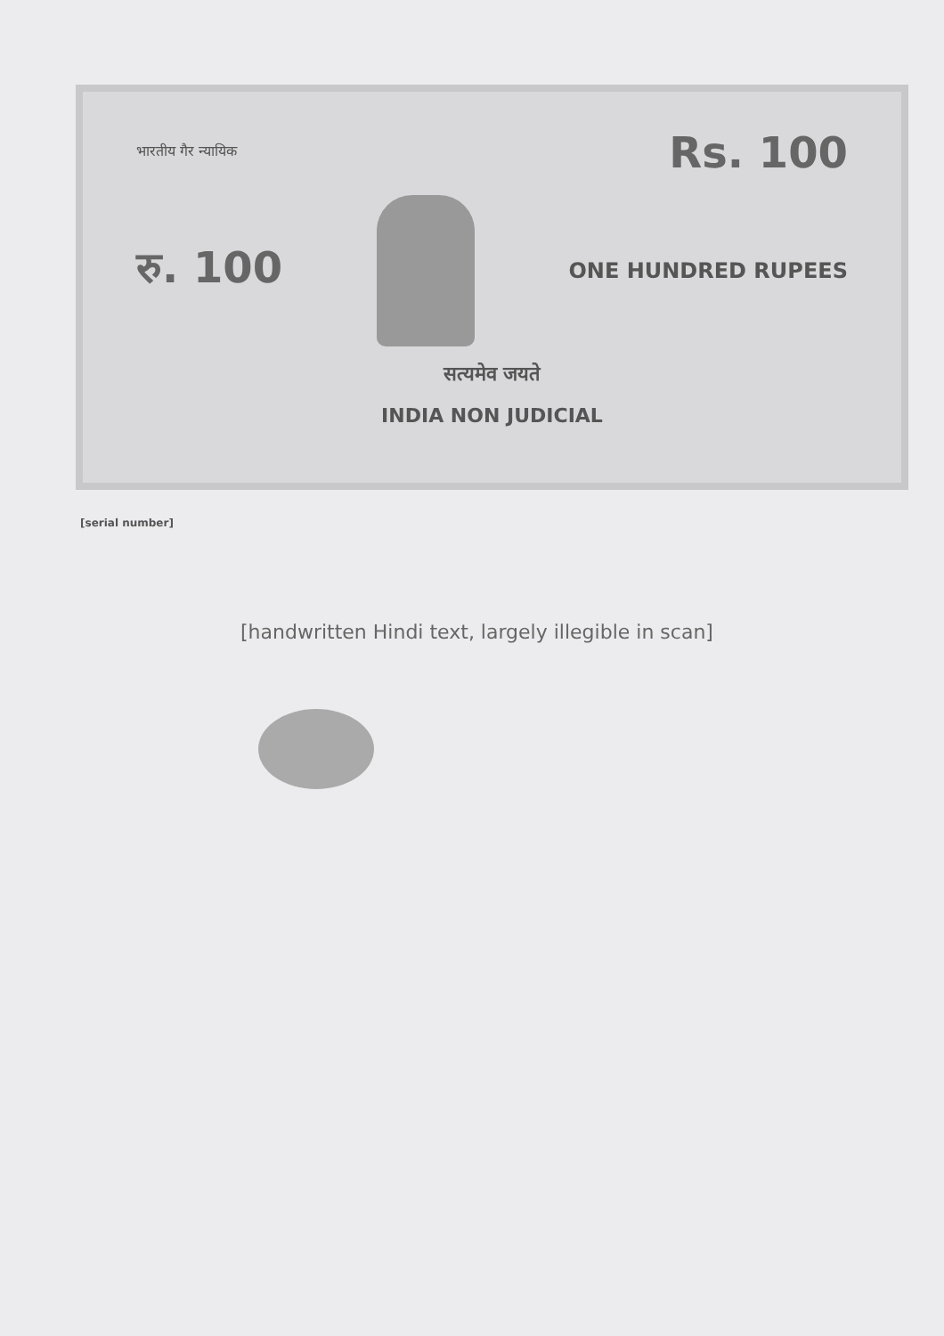भारतीय गैर न्यायिक Rs. 100
रु. 100
ONE HUNDRED RUPEES
सत्यमेव जयते
INDIA NON JUDICIAL
[serial number]
[handwritten Hindi text, largely illegible in scan]